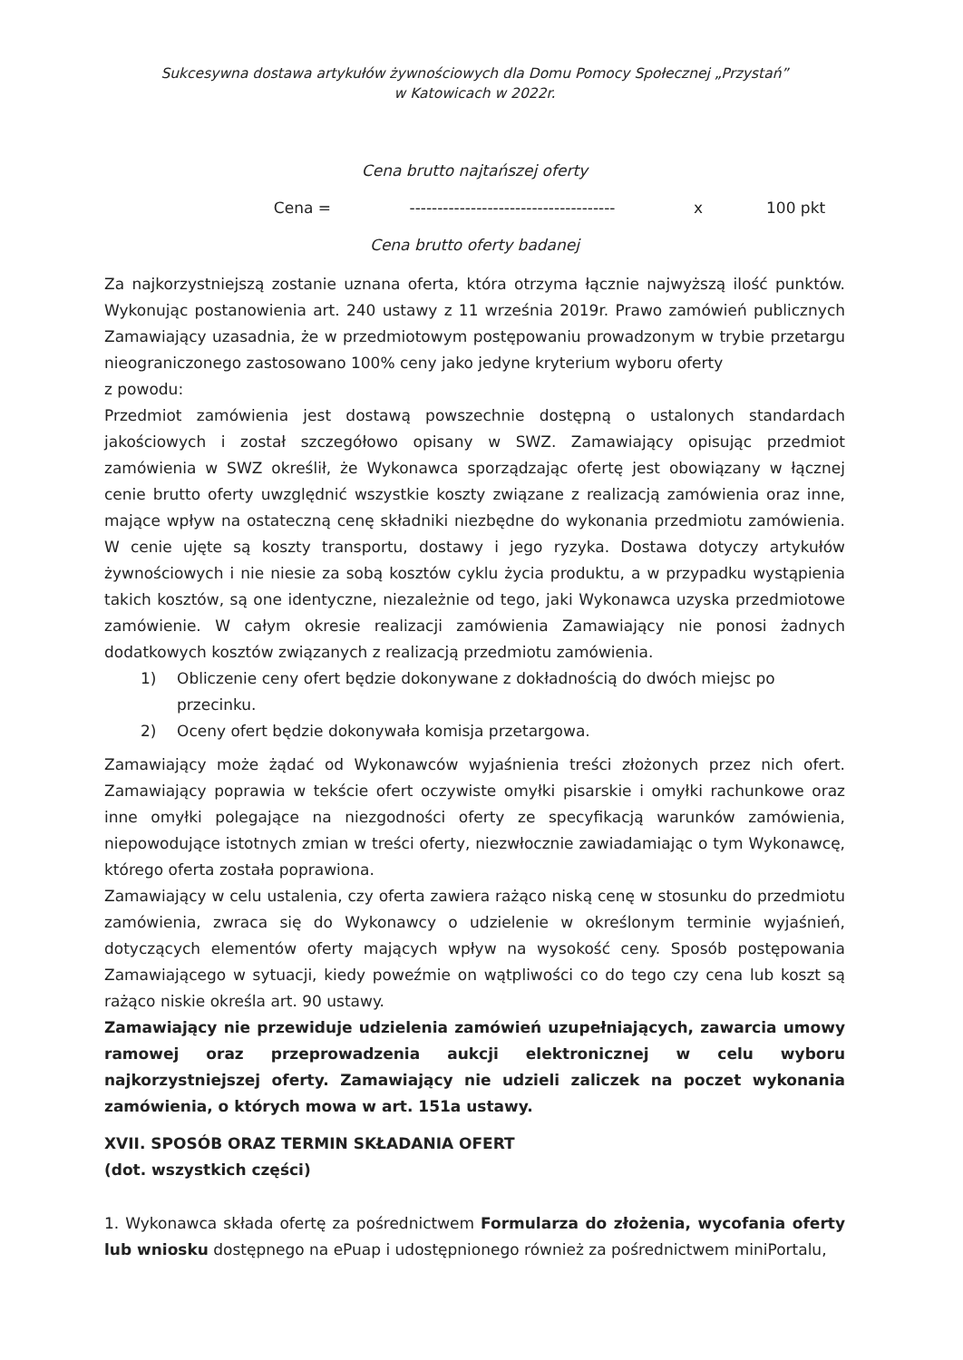Sukcesywna dostawa artykułów żywnościowych dla Domu Pomocy Społecznej „Przystań”
w Katowicach w 2022r.
Cena brutto najtańszej oferty
Cena = ------------------------------------- x 100 pkt
Cena brutto oferty badanej
Za najkorzystniejszą zostanie uznana oferta, która otrzyma łącznie najwyższą ilość punktów. Wykonując postanowienia art. 240 ustawy z 11 września 2019r. Prawo zamówień publicznych Zamawiający uzasadnia, że w przedmiotowym postępowaniu prowadzonym w trybie przetargu nieograniczonego zastosowano 100% ceny jako jedyne kryterium wyboru oferty
z powodu:
Przedmiot zamówienia jest dostawą powszechnie dostępną o ustalonych standardach jakościowych i został szczegółowo opisany w SWZ. Zamawiający opisując przedmiot zamówienia w SWZ określił, że Wykonawca sporządzając ofertę jest obowiązany w łącznej cenie brutto oferty uwzględnić wszystkie koszty związane z realizacją zamówienia oraz inne, mające wpływ na ostateczną cenę składniki niezbędne do wykonania przedmiotu zamówienia. W cenie ujęte są koszty transportu, dostawy i jego ryzyka. Dostawa dotyczy artykułów żywnościowych i nie niesie za sobą kosztów cyklu życia produktu, a w przypadku wystąpienia takich kosztów, są one identyczne, niezależnie od tego, jaki Wykonawca uzyska przedmiotowe zamówienie. W całym okresie realizacji zamówienia Zamawiający nie ponosi żadnych dodatkowych kosztów związanych z realizacją przedmiotu zamówienia.
1) Obliczenie ceny ofert będzie dokonywane z dokładnością do dwóch miejsc po przecinku.
2) Oceny ofert będzie dokonywała komisja przetargowa.
Zamawiający może żądać od Wykonawców wyjaśnienia treści złożonych przez nich ofert. Zamawiający poprawia w tekście ofert oczywiste omyłki pisarskie i omyłki rachunkowe oraz inne omyłki polegające na niezgodności oferty ze specyfikacją warunków zamówienia, niepowodujące istotnych zmian w treści oferty, niezwłocznie zawiadamiając o tym Wykonawcę, którego oferta została poprawiona.
Zamawiający w celu ustalenia, czy oferta zawiera rażąco niską cenę w stosunku do przedmiotu zamówienia, zwraca się do Wykonawcy o udzielenie w określonym terminie wyjaśnień, dotyczących elementów oferty mających wpływ na wysokość ceny. Sposób postępowania Zamawiającego w sytuacji, kiedy poweźmie on wątpliwości co do tego czy cena lub koszt są rażąco niskie określa art. 90 ustawy.
Zamawiający nie przewiduje udzielenia zamówień uzupełniających, zawarcia umowy ramowej oraz przeprowadzenia aukcji elektronicznej w celu wyboru najkorzystniejszej oferty. Zamawiający nie udzieli zaliczek na poczet wykonania zamówienia, o których mowa w art. 151a ustawy.
XVII. SPOSÓB ORAZ TERMIN SKŁADANIA OFERT
(dot. wszystkich części)
1. Wykonawca składa ofertę za pośrednictwem Formularza do złożenia, wycofania oferty lub wniosku dostępnego na ePuap i udostępnionego również za pośrednictwem miniPortalu,